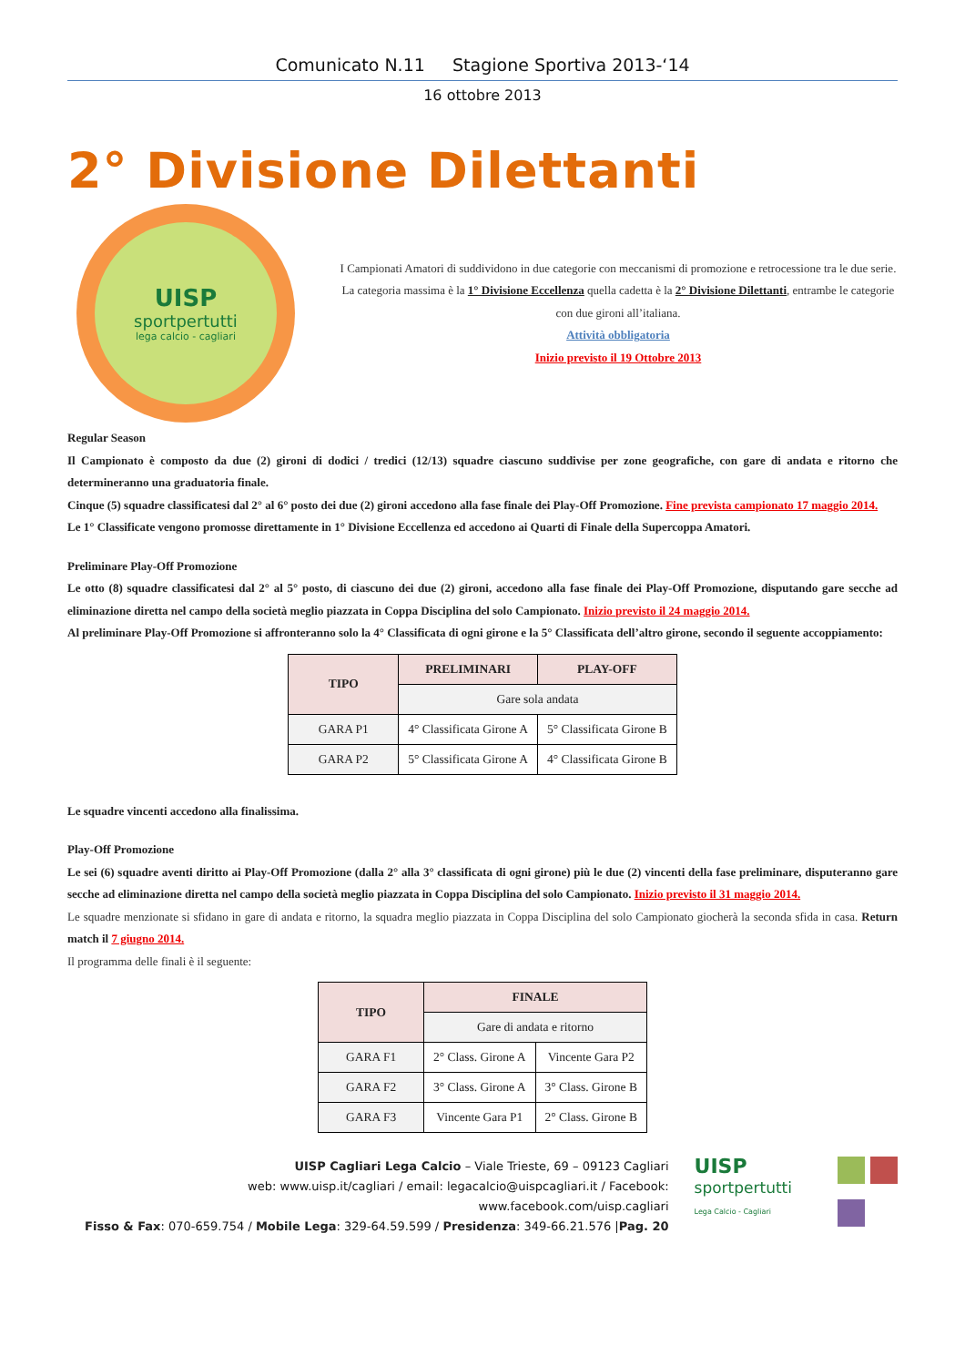Comunicato N.11 Stagione Sportiva 2013-‘14
16 ottobre 2013
2° Divisione Dilettanti
UISP
sportpertutti
lega calcio - cagliari
I Campionati Amatori di suddividono in due categorie con meccanismi di promozione e retrocessione tra le due serie.
La categoria massima è la 1° Divisione Eccellenza quella cadetta è la 2° Divisione Dilettanti, entrambe le categorie con due gironi all’italiana.
Attività obbligatoria
Inizio previsto il 19 Ottobre 2013
Regular Season
Il Campionato è composto da due (2) gironi di dodici / tredici (12/13) squadre ciascuno suddivise per zone geografiche, con gare di andata e ritorno che determineranno una graduatoria finale.
Cinque (5) squadre classificatesi dal 2° al 6° posto dei due (2) gironi accedono alla fase finale dei Play-Off Promozione. Fine prevista campionato 17 maggio 2014.
Le 1° Classificate vengono promosse direttamente in 1° Divisione Eccellenza ed accedono ai Quarti di Finale della Supercoppa Amatori.
Preliminare Play-Off Promozione
Le otto (8) squadre classificatesi dal 2° al 5° posto, di ciascuno dei due (2) gironi, accedono alla fase finale dei Play-Off Promozione, disputando gare secche ad eliminazione diretta nel campo della società meglio piazzata in Coppa Disciplina del solo Campionato. Inizio previsto il 24 maggio 2014.
Al preliminare Play-Off Promozione si affronteranno solo la 4° Classificata di ogni girone e la 5° Classificata dell’altro girone, secondo il seguente accoppiamento:
| TIPO | PRELIMINARI | PLAY-OFF |
| --- | --- | --- |
| | Gare sola andata | |
| GARA P1 | 4° Classificata Girone A | 5° Classificata Girone B |
| GARA P2 | 5° Classificata Girone A | 4° Classificata Girone B |
Le squadre vincenti accedono alla finalissima.
Play-Off Promozione
Le sei (6) squadre aventi diritto ai Play-Off Promozione (dalla 2° alla 3° classificata di ogni girone) più le due (2) vincenti della fase preliminare, disputeranno gare secche ad eliminazione diretta nel campo della società meglio piazzata in Coppa Disciplina del solo Campionato. Inizio previsto il 31 maggio 2014.
Le squadre menzionate si sfidano in gare di andata e ritorno, la squadra meglio piazzata in Coppa Disciplina del solo Campionato giocherà la seconda sfida in casa. Return match il 7 giugno 2014.
Il programma delle finali è il seguente:
| TIPO | FINALE | |
| --- | --- | --- |
| | Gare di andata e ritorno | |
| GARA F1 | 2° Class. Girone A | Vincente Gara P2 |
| GARA F2 | 3° Class. Girone A | 3° Class. Girone B |
| GARA F3 | Vincente Gara P1 | 2° Class. Girone B |
UISP Cagliari Lega Calcio – Viale Trieste, 69 – 09123 Cagliari
web: www.uisp.it/cagliari / email: legacalcio@uispcagliari.it / Facebook: www.facebook.com/uisp.cagliari
Fisso & Fax: 070-659.754 / Mobile Lega: 329-64.59.599 / Presidenza: 349-66.21.576 |Pag. 20
UISP
sportpertutti
Lega Calcio - Cagliari